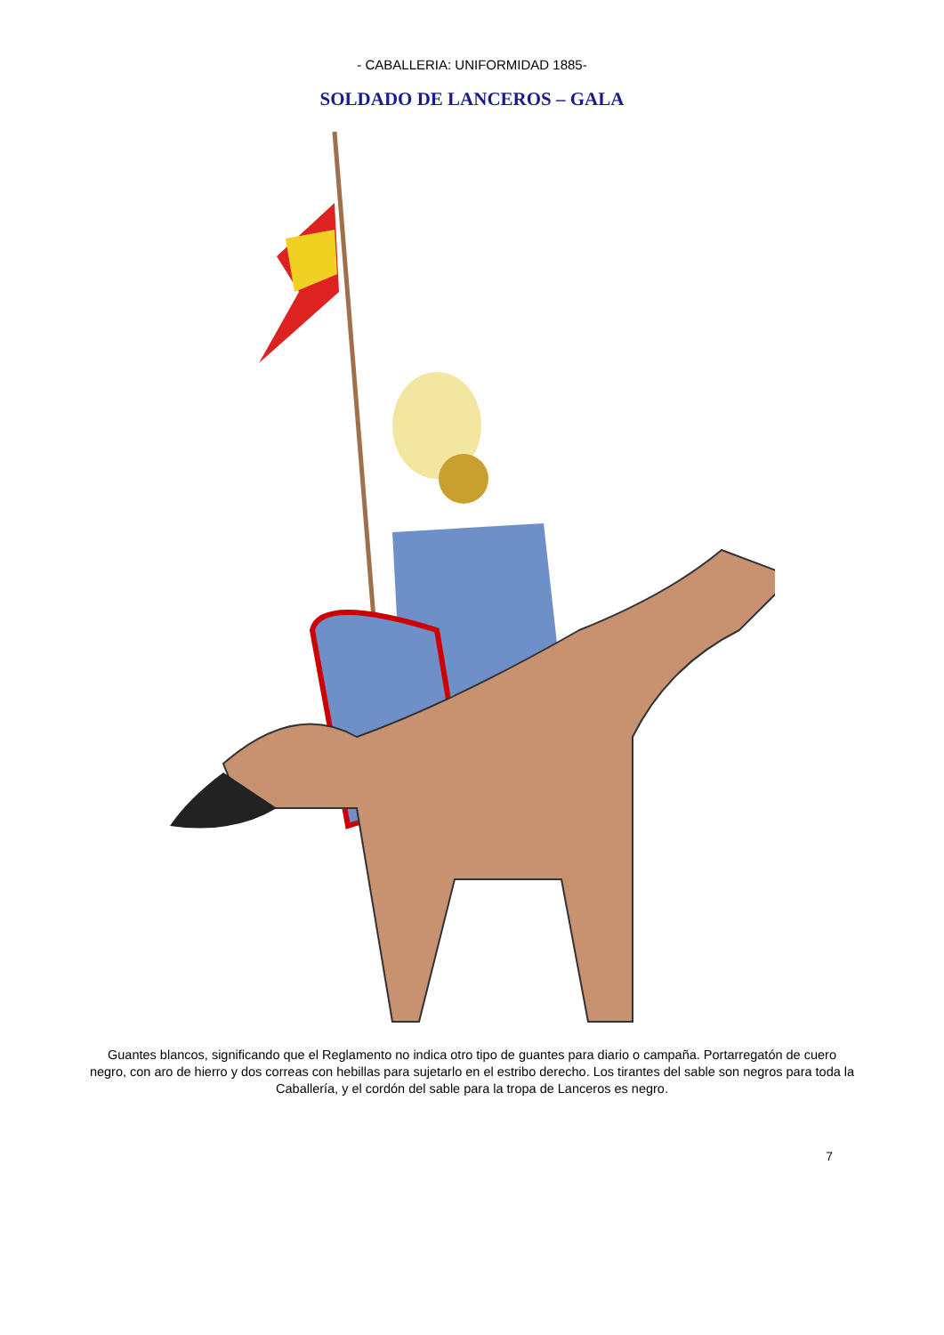- CABALLERIA: UNIFORMIDAD 1885-
SOLDADO DE LANCEROS – GALA
Guantes blancos, significando que el Reglamento no indica otro tipo de guantes para diario o campaña. Portarregatón de cuero negro, con aro de hierro y dos correas con hebillas para sujetarlo en el estribo derecho. Los tirantes del sable son negros para toda la Caballería, y el cordón del sable para la tropa de Lanceros es negro.
7